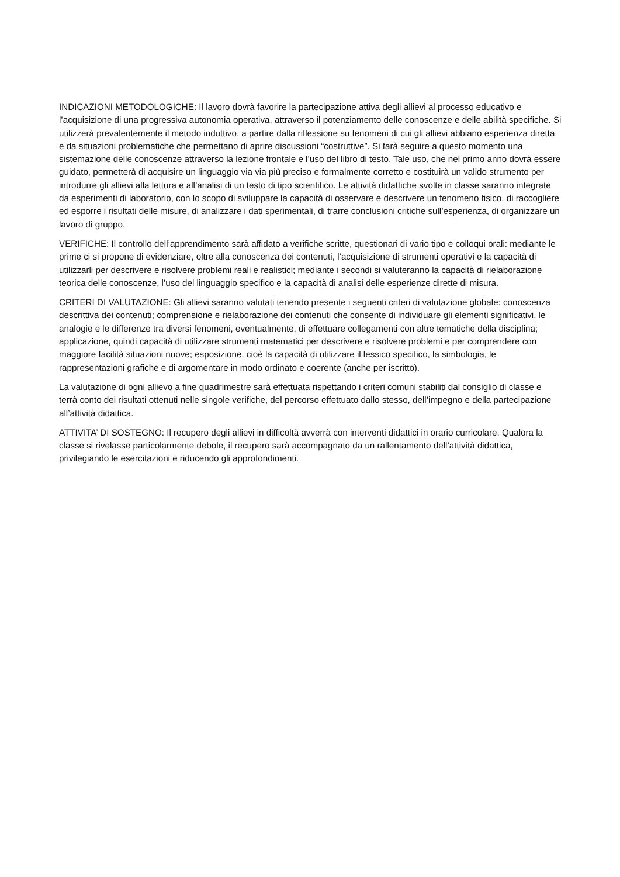INDICAZIONI METODOLOGICHE: Il lavoro dovrà favorire la partecipazione attiva degli allievi al processo educativo e l’acquisizione di una progressiva autonomia operativa, attraverso il potenziamento delle conoscenze e delle abilità specifiche. Si utilizzerà prevalentemente il metodo induttivo, a partire dalla riflessione su fenomeni di cui gli allievi abbiano esperienza diretta e da situazioni problematiche che permettano di aprire discussioni “costruttive”. Si farà seguire a questo momento una sistemazione delle conoscenze attraverso la lezione frontale e l’uso del libro di testo. Tale uso, che nel primo anno dovrà essere guidato, permetterà di acquisire un linguaggio via via più preciso e formalmente corretto e costituirà un valido strumento per introdurre gli allievi alla lettura e all’analisi di un testo di tipo scientifico. Le attività didattiche svolte in classe saranno integrate da esperimenti di laboratorio, con lo scopo di sviluppare la capacità di osservare e descrivere un fenomeno fisico, di raccogliere ed esporre i risultati delle misure, di analizzare i dati sperimentali, di trarre conclusioni critiche sull’esperienza, di organizzare un lavoro di gruppo.
VERIFICHE: Il controllo dell’apprendimento sarà affidato a verifiche scritte, questionari di vario tipo e colloqui orali: mediante le prime ci si propone di evidenziare, oltre alla conoscenza dei contenuti, l’acquisizione di strumenti operativi e la capacità di utilizzarli per descrivere e risolvere problemi reali e realistici; mediante i secondi si valuteranno la capacità di rielaborazione teorica delle conoscenze, l’uso del linguaggio specifico e la capacità di analisi delle esperienze dirette di misura.
CRITERI DI VALUTAZIONE: Gli allievi saranno valutati tenendo presente i seguenti criteri di valutazione globale: conoscenza descrittiva dei contenuti; comprensione e rielaborazione dei contenuti che consente di individuare gli elementi significativi, le analogie e le differenze tra diversi fenomeni, eventualmente, di effettuare collegamenti con altre tematiche della disciplina; applicazione, quindi capacità di utilizzare strumenti matematici per descrivere e risolvere problemi e per comprendere con maggiore facilità situazioni nuove; esposizione, cioè la capacità di utilizzare il lessico specifico, la simbologia, le rappresentazioni grafiche e di argomentare in modo ordinato e coerente (anche per iscritto).
La valutazione di ogni allievo a fine quadrimestre sarà effettuata rispettando i criteri comuni stabiliti dal consiglio di classe e terrà conto dei risultati ottenuti nelle singole verifiche, del percorso effettuato dallo stesso, dell’impegno e della partecipazione all’attività didattica.
ATTIVITA’ DI SOSTEGNO: Il recupero degli allievi in difficoltà avverrà con interventi didattici in orario curricolare. Qualora la classe si rivelasse particolarmente debole, il recupero sarà accompagnato da un rallentamento dell’attività didattica, privilegiando le esercitazioni e riducendo gli approfondimenti.